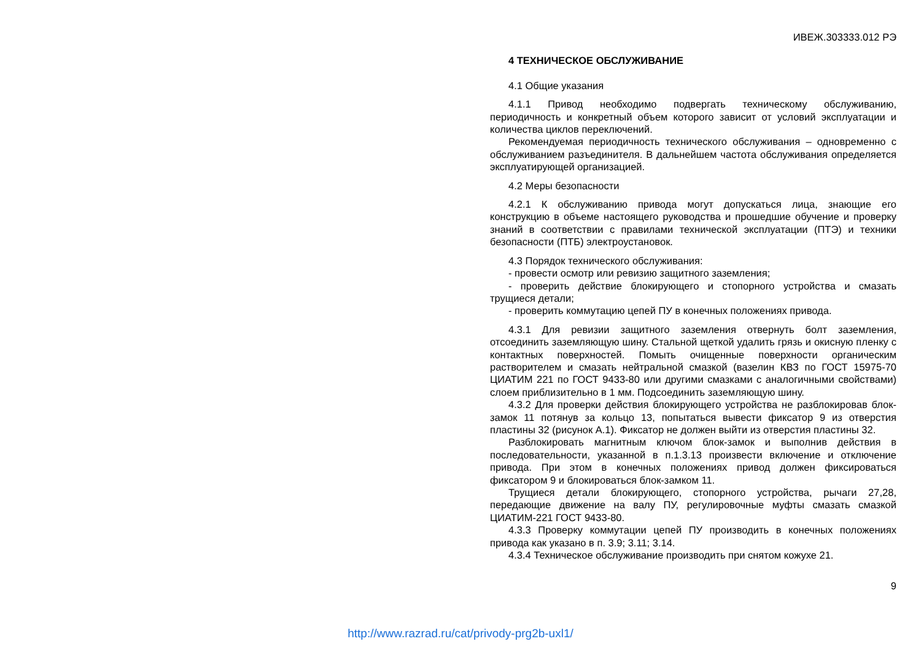ИВЕЖ.303333.012 РЭ
4 ТЕХНИЧЕСКОЕ ОБСЛУЖИВАНИЕ
4.1 Общие указания
4.1.1 Привод необходимо подвергать техническому обслуживанию, периодичность и конкретный объем которого зависит от условий эксплуатации и количества циклов переключений.
Рекомендуемая периодичность технического обслуживания – одновременно с обслуживанием разъединителя. В дальнейшем частота обслуживания определяется эксплуатирующей организацией.
4.2 Меры безопасности
4.2.1 К обслуживанию привода могут допускаться лица, знающие его конструкцию в объеме настоящего руководства и прошедшие обучение и проверку знаний в соответствии с правилами технической эксплуатации (ПТЭ) и техники безопасности (ПТБ) электроустановок.
4.3 Порядок технического обслуживания:
- провести осмотр или ревизию защитного заземления;
- проверить действие блокирующего и стопорного устройства и смазать трущиеся детали;
- проверить коммутацию цепей ПУ в конечных положениях привода.
4.3.1 Для ревизии защитного заземления отвернуть болт заземления, отсоединить заземляющую шину. Стальной щеткой удалить грязь и окисную пленку с контактных поверхностей. Помыть очищенные поверхности органическим растворителем и смазать нейтральной смазкой (вазелин КВЗ по ГОСТ 15975-70 ЦИАТИМ 221 по ГОСТ 9433-80 или другими смазками с аналогичными свойствами) слоем приблизительно в 1 мм. Подсоединить заземляющую шину.
4.3.2 Для проверки действия блокирующего устройства не разблокировав блок-замок 11 потянув за кольцо 13, попытаться вывести фиксатор 9 из отверстия пластины 32 (рисунок А.1). Фиксатор не должен выйти из отверстия пластины 32.
Разблокировать магнитным ключом блок-замок и выполнив действия в последовательности, указанной в п.1.3.13 произвести включение и отключение привода. При этом в конечных положениях привод должен фиксироваться фиксатором 9 и блокироваться блок-замком 11.
Трущиеся детали блокирующего, стопорного устройства, рычаги 27,28, передающие движение на валу ПУ, регулировочные муфты смазать смазкой ЦИАТИМ-221 ГОСТ 9433-80.
4.3.3 Проверку коммутации цепей ПУ производить в конечных положениях привода как указано в п. 3.9; 3.11; 3.14.
4.3.4 Техническое обслуживание производить при снятом кожухе 21.
9
http://www.razrad.ru/cat/privody-prg2b-uxl1/